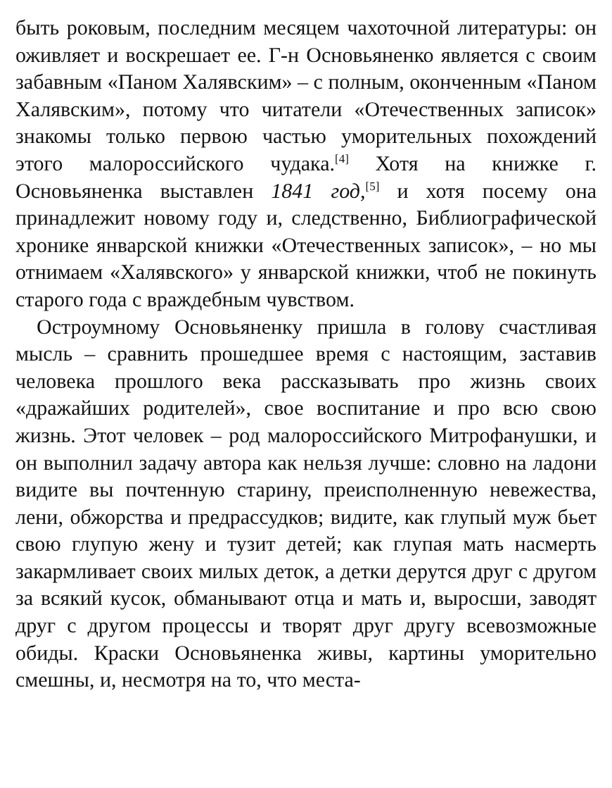быть роковым, последним месяцем чахоточной литературы: он оживляет и воскрешает ее. Г-н Основьяненко является с своим забавным «Паном Халявским» – с полным, оконченным «Паном Халявским», потому что читатели «Отечественных записок» знакомы только первою частью уморительных похождений этого малороссийского чудака.<sup>[4]</sup> Хотя на книжке г. Основьяненка выставлен 1841 год,<sup>[5]</sup> и хотя посему она принадлежит новому году и, следственно, Библиографической хронике январской книжки «Отечественных записок», – но мы отнимаем «Халявского» у январской книжки, чтоб не покинуть старого года с враждебным чувством.
Остроумному Основьяненку пришла в голову счастливая мысль – сравнить прошедшее время с настоящим, заставив человека прошлого века рассказывать про жизнь своих «дражайших родителей», свое воспитание и про всю свою жизнь. Этот человек – род малороссийского Митрофанушки, и он выполнил задачу автора как нельзя лучше: словно на ладони видите вы почтенную старину, преисполненную невежества, лени, обжорства и предрассудков; видите, как глупый муж бьет свою глупую жену и тузит детей; как глупая мать насмерть закармливает своих милых деток, а детки дерутся друг с другом за всякий кусок, обманывают отца и мать и, выросши, заводят друг с другом процессы и творят друг другу всевозможные обиды. Краски Основьяненка живы, картины уморительно смешны, и, несмотря на то, что места-